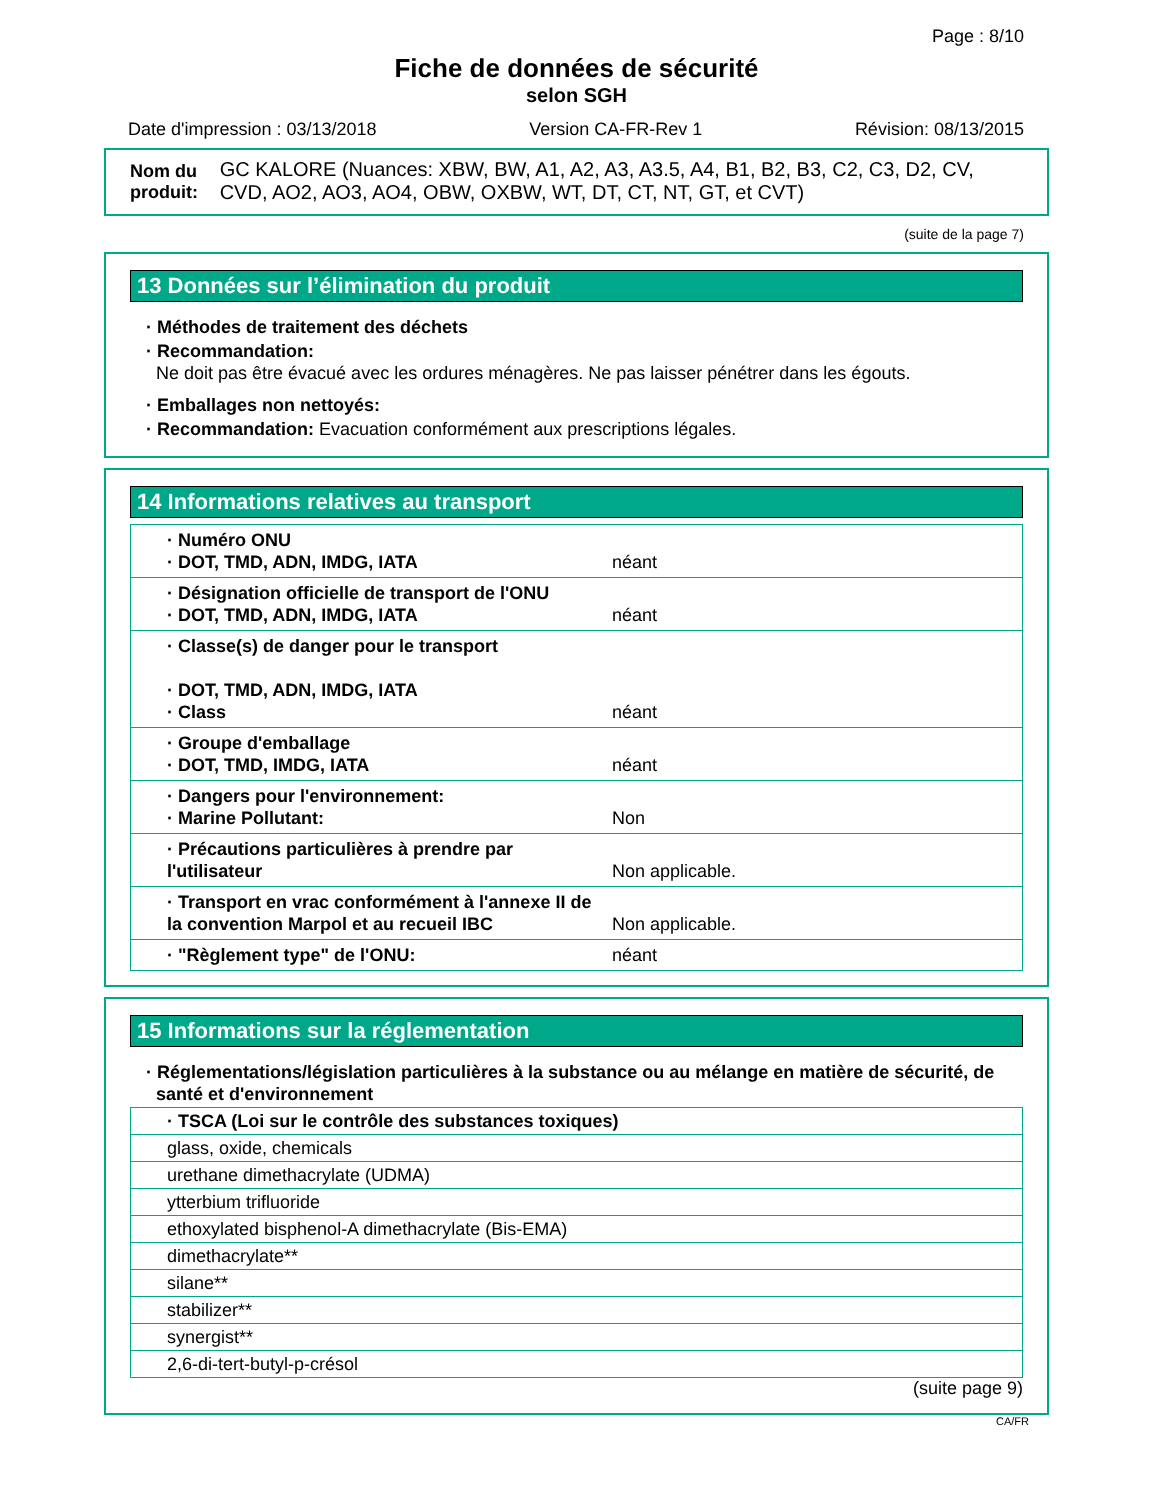Page : 8/10
Fiche de données de sécurité
selon SGH
Date d'impression : 03/13/2018 Version CA-FR-Rev 1 Révision: 08/13/2015
Nom du produit: GC KALORE (Nuances: XBW, BW, A1, A2, A3, A3.5, A4, B1, B2, B3, C2, C3, D2, CV, CVD, AO2, AO3, AO4, OBW, OXBW, WT, DT, CT, NT, GT, et CVT)
(suite de la page 7)
13 Données sur l’élimination du produit
· Méthodes de traitement des déchets
· Recommandation:
Ne doit pas être évacué avec les ordures ménagères. Ne pas laisser pénétrer dans les égouts.
· Emballages non nettoyés:
· Recommandation: Evacuation conformément aux prescriptions légales.
14 Informations relatives au transport
| · Numéro ONU · DOT, TMD, ADN, IMDG, IATA | néant |
| · Désignation officielle de transport de l'ONU · DOT, TMD, ADN, IMDG, IATA | néant |
| · Classe(s) de danger pour le transport · DOT, TMD, ADN, IMDG, IATA · Class | néant |
| · Groupe d'emballage · DOT, TMD, IMDG, IATA | néant |
| · Dangers pour l'environnement: · Marine Pollutant: | Non |
| · Précautions particulières à prendre par l'utilisateur | Non applicable. |
| · Transport en vrac conformément à l'annexe II de la convention Marpol et au recueil IBC | Non applicable. |
| · "Règlement type" de l'ONU: | néant |
15 Informations sur la réglementation
· Réglementations/législation particulières à la substance ou au mélange en matière de sécurité, de santé et d'environnement
| · TSCA (Loi sur le contrôle des substances toxiques) |
| glass, oxide, chemicals |
| urethane dimethacrylate (UDMA) |
| ytterbium trifluoride |
| ethoxylated bisphenol-A dimethacrylate (Bis-EMA) |
| dimethacrylate** |
| silane** |
| stabilizer** |
| synergist** |
| 2,6-di-tert-butyl-p-crésol |
(suite page 9)
CA/FR